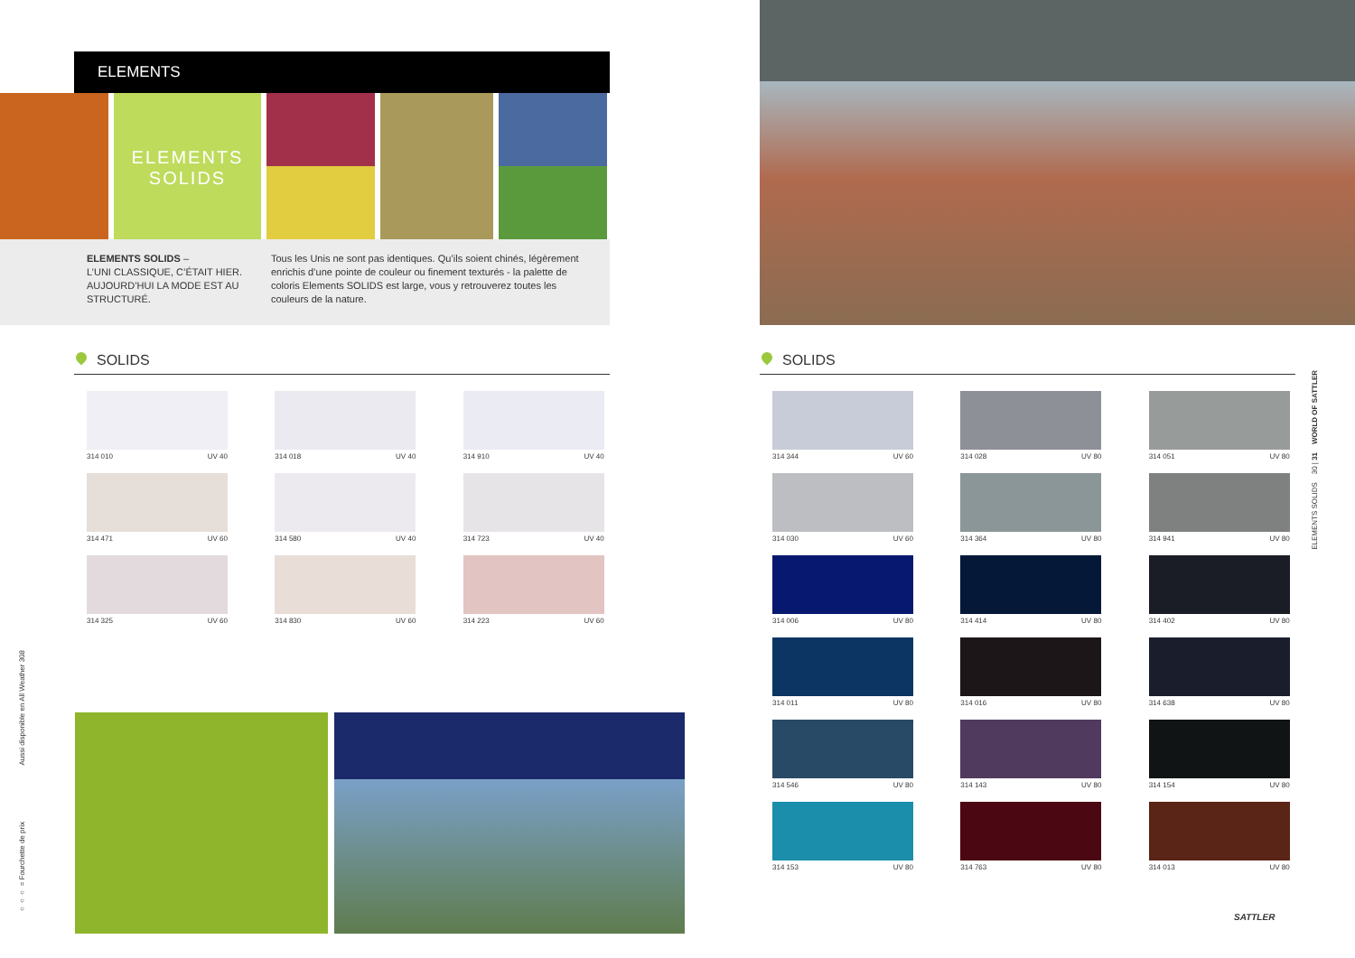ELEMENTS
ELEMENTS
SOLIDS
ELEMENTS SOLIDS –
L’UNI CLASSIQUE, C’ÉTAIT HIER. AUJOURD’HUI LA MODE EST AU STRUCTURÉ.
Tous les Unis ne sont pas identiques. Qu’ils soient chinés, légèrement enrichis d’une pointe de couleur ou finement texturés - la palette de coloris Elements SOLIDS est large, vous y retrouverez toutes les couleurs de la nature.
SOLIDS
314 010 UV 40
314 018 UV 40
314 910 UV 40
314 471 UV 60
314 580 UV 40
314 723 UV 40
314 325 UV 60
314 830 UV 60
314 223 UV 60
Aussi disponible en All Weather 308
○○○ = Fourchette de prix
SOLIDS
314 344 UV 60
314 028 UV 80
314 051 UV 80
314 030 UV 60
314 364 UV 80
314 941 UV 80
314 006 UV 80
314 414 UV 80
314 402 UV 80
314 011 UV 80
314 016 UV 80
314 638 UV 80
314 546 UV 80
314 143 UV 80
314 154 UV 80
314 153 UV 80
314 763 UV 80
314 013 UV 80
ELEMENTS SOLIDS 30 | 31 WORLD OF SATTLER
SATTLER